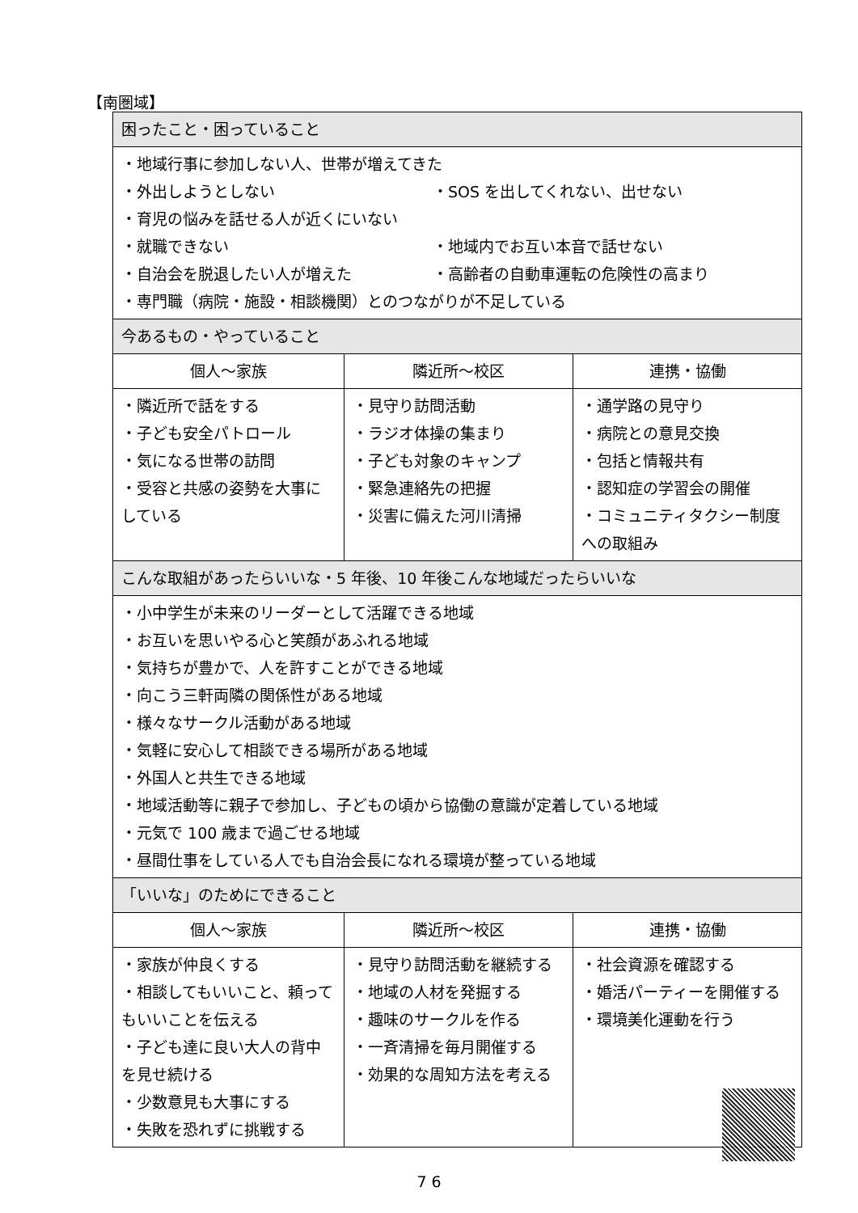【南圏域】
| 困ったこと・困っていること | | |
| --- | --- | --- |
| ・地域行事に参加しない人、世帯が増えてきた ・外出しようとしない ・SOS を出してくれない、出せない ・育児の悩みを話せる人が近くにいない ・就職できない ・地域内でお互い本音で話せない ・自治会を脱退したい人が増えた ・高齢者の自動車運転の危険性の高まり ・専門職（病院・施設・相談機関）とのつながりが不足している | | |
| 今あるもの・やっていること | | |
| 個人～家族 | 隣近所～校区 | 連携・協働 |
| ・隣近所で話をする ・子ども安全パトロール ・気になる世帯の訪問 ・受容と共感の姿勢を大事にしている | ・見守り訪問活動 ・ラジオ体操の集まり ・子ども対象のキャンプ ・緊急連絡先の把握 ・災害に備えた河川清掃 | ・通学路の見守り ・病院との意見交換 ・包括と情報共有 ・認知症の学習会の開催 ・コミュニティタクシー制度への取組み |
| こんな取組があったらいいな・5 年後、10 年後こんな地域だったらいいな | | |
| ・小中学生が未来のリーダーとして活躍できる地域 ・お互いを思いやる心と笑顔があふれる地域 ・気持ちが豊かで、人を許すことができる地域 ・向こう三軒両隣の関係性がある地域 ・様々なサークル活動がある地域 ・気軽に安心して相談できる場所がある地域 ・外国人と共生できる地域 ・地域活動等に親子で参加し、子どもの頃から協働の意識が定着している地域 ・元気で 100 歳まで過ごせる地域 ・昼間仕事をしている人でも自治会長になれる環境が整っている地域 | | |
| 「いいな」のためにできること | | |
| 個人～家族 | 隣近所～校区 | 連携・協働 |
| ・家族が仲良くする ・相談してもいいこと、頼ってもいいことを伝える ・子ども達に良い大人の背中を見せ続ける ・少数意見も大事にする ・失敗を恐れずに挑戦する | ・見守り訪問活動を継続する ・地域の人材を発掘する ・趣味のサークルを作る ・一斉清掃を毎月開催する ・効果的な周知方法を考える | ・社会資源を確認する ・婚活パーティーを開催する ・環境美化運動を行う |
7 6